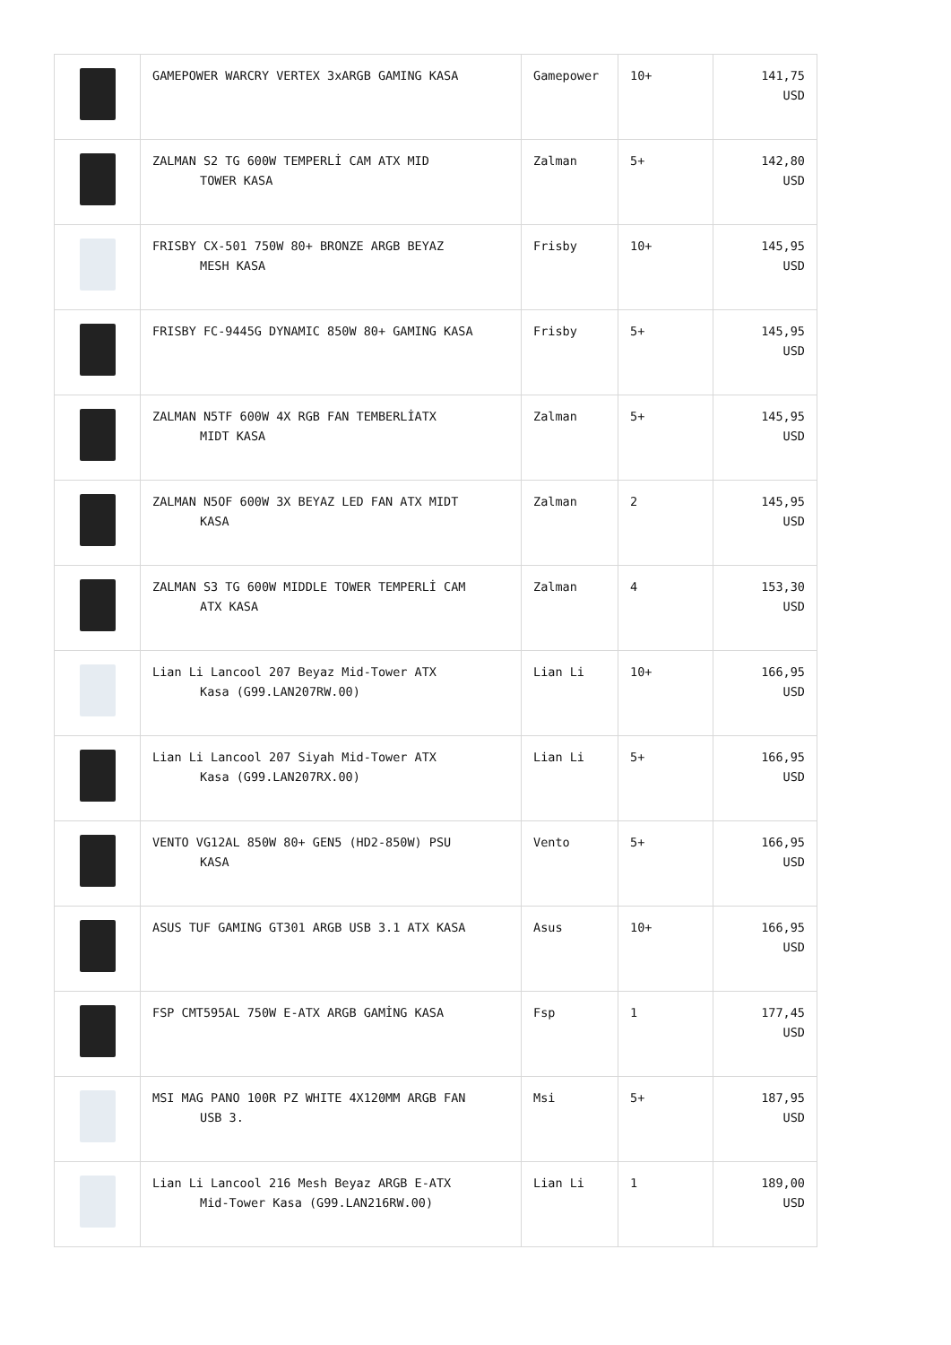| | GAMEPOWER WARCRY VERTEX 3xARGB GAMING KASA | Gamepower | 10+ | 141,75 USD |
| | ZALMAN S2 TG 600W TEMPERLİ CAM ATX MID TOWER KASA | Zalman | 5+ | 142,80 USD |
| | FRISBY CX-501 750W 80+ BRONZE ARGB BEYAZ MESH KASA | Frisby | 10+ | 145,95 USD |
| | FRISBY FC-9445G DYNAMIC 850W 80+ GAMING KASA | Frisby | 5+ | 145,95 USD |
| | ZALMAN N5TF 600W 4X RGB FAN TEMBERLİATX MIDT KASA | Zalman | 5+ | 145,95 USD |
| | ZALMAN N5OF 600W 3X BEYAZ LED FAN ATX MIDT KASA | Zalman | 2 | 145,95 USD |
| | ZALMAN S3 TG 600W MIDDLE TOWER TEMPERLİ CAM ATX KASA | Zalman | 4 | 153,30 USD |
| | Lian Li Lancool 207 Beyaz Mid-Tower ATX Kasa (G99.LAN207RW.00) | Lian Li | 10+ | 166,95 USD |
| | Lian Li Lancool 207 Siyah Mid-Tower ATX Kasa (G99.LAN207RX.00) | Lian Li | 5+ | 166,95 USD |
| | VENTO VG12AL 850W 80+ GEN5 (HD2-850W) PSU KASA | Vento | 5+ | 166,95 USD |
| | ASUS TUF GAMING GT301 ARGB USB 3.1 ATX KASA | Asus | 10+ | 166,95 USD |
| | FSP CMT595AL 750W E-ATX ARGB GAMİNG KASA | Fsp | 1 | 177,45 USD |
| | MSI MAG PANO 100R PZ WHITE 4X120MM ARGB FAN USB 3. | Msi | 5+ | 187,95 USD |
| | Lian Li Lancool 216 Mesh Beyaz ARGB E-ATX Mid-Tower Kasa (G99.LAN216RW.00) | Lian Li | 1 | 189,00 USD |